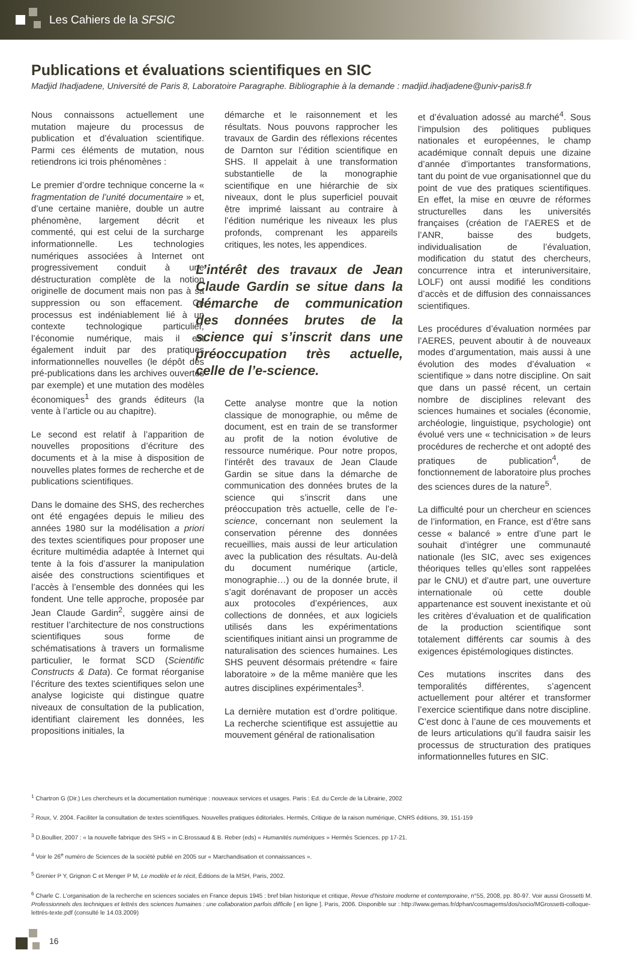Les Cahiers de la SFSIC
Publications et évaluations scientifiques en SIC
Madjid Ihadjadene, Université de Paris 8, Laboratoire Paragraphe. Bibliographie à la demande : madjid.ihadjadene@univ-paris8.fr
Nous connaissons actuellement une mutation majeure du processus de publication et d’évaluation scientifique. Parmi ces éléments de mutation, nous retiendrons ici trois phénomènes :
Le premier d’ordre technique concerne la « fragmentation de l’unité documentaire » et, d’une certaine manière, double un autre phénomène, largement décrit et commenté, qui est celui de la surcharge informationnelle. Les technologies numériques associées à Internet ont progressivement conduit à une déstructuration complète de la notion originelle de document mais non pas à sa suppression ou son effacement. Ce processus est indéniablement lié à un contexte technologique particulier, l’économie numérique, mais il est également induit par des pratiques informationnelles nouvelles (le dépôt des pré-publications dans les archives ouvertes par exemple) et une mutation des modèles économiques<sup>1</sup> des grands éditeurs (la vente à l’article ou au chapitre).
Le second est relatif à l’apparition de nouvelles propositions d’écriture des documents et à la mise à disposition de nouvelles plates formes de recherche et de publications scientifiques.
Dans le domaine des SHS, des recherches ont été engagées depuis le milieu des années 1980 sur la modélisation a priori des textes scientifiques pour proposer une écriture multimédia adaptée à Internet qui tente à la fois d’assurer la manipulation aisée des constructions scientifiques et l’accès à l’ensemble des données qui les fondent. Une telle approche, proposée par Jean Claude Gardin<sup>2</sup>, suggère ainsi de restituer l’architecture de nos constructions scientifiques sous forme de schématisations à travers un formalisme particulier, le format SCD (Scientific Constructs & Data). Ce format réorganise l’écriture des textes scientifiques selon une analyse logiciste qui distingue quatre niveaux de consultation de la publication, identifiant clairement les données, les propositions initiales, la
démarche et le raisonnement et les résultats. Nous pouvons rapprocher les travaux de Gardin des réflexions récentes de Darnton sur l’édition scientifique en SHS. Il appelait à une transformation substantielle de la monographie scientifique en une hiérarchie de six niveaux, dont le plus superficiel pouvait être imprimé laissant au contraire à l’édition numérique les niveaux les plus profonds, comprenant les appareils critiques, les notes, les appendices.
L’intérêt des travaux de Jean Claude Gardin se situe dans la démarche de communication des données brutes de la science qui s’inscrit dans une préoccupation très actuelle, celle de l’e-science.
Cette analyse montre que la notion classique de monographie, ou même de document, est en train de se transformer au profit de la notion évolutive de ressource numérique. Pour notre propos, l’intérêt des travaux de Jean Claude Gardin se situe dans la démarche de communication des données brutes de la science qui s’inscrit dans une préoccupation très actuelle, celle de l’e-science, concernant non seulement la conservation pérenne des données recueillies, mais aussi de leur articulation avec la publication des résultats. Au-delà du document numérique (article, monographie…) ou de la donnée brute, il s’agit dorénavant de proposer un accès aux protocoles d’expériences, aux collections de données, et aux logiciels utilisés dans les expérimentations scientifiques initiant ainsi un programme de naturalisation des sciences humaines. Les SHS peuvent désormais prétendre « faire laboratoire » de la même manière que les autres disciplines expérimentales<sup>3</sup>.
La dernière mutation est d’ordre politique. La recherche scientifique est assujettie au mouvement général de rationalisation
et d’évaluation adossé au marché<sup>4</sup>. Sous l’impulsion des politiques publiques nationales et européennes, le champ académique connaît depuis une dizaine d’année d’importantes transformations, tant du point de vue organisationnel que du point de vue des pratiques scientifiques. En effet, la mise en œuvre de réformes structurelles dans les universités françaises (création de l’AERES et de l’ANR, baisse des budgets, individualisation de l’évaluation, modification du statut des chercheurs, concurrence intra et interuniversitaire, LOLF) ont aussi modifié les conditions d’accès et de diffusion des connaissances scientifiques.
Les procédures d’évaluation normées par l’AERES, peuvent aboutir à de nouveaux modes d’argumentation, mais aussi à une évolution des modes d’évaluation « scientifique » dans notre discipline. On sait que dans un passé récent, un certain nombre de disciplines relevant des sciences humaines et sociales (économie, archéologie, linguistique, psychologie) ont évolué vers une « technicisation » de leurs procédures de recherche et ont adopté des pratiques de publication<sup>4</sup>, de fonctionnement de laboratoire plus proches des sciences dures de la nature<sup>5</sup>.
La difficulté pour un chercheur en sciences de l’information, en France, est d’être sans cesse « balancé » entre d’une part le souhait d’intégrer une communauté nationale (les SIC, avec ses exigences théoriques telles qu’elles sont rappelées par le CNU) et d’autre part, une ouverture internationale où cette double appartenance est souvent inexistante et où les critères d’évaluation et de qualification de la production scientifique sont totalement différents car soumis à des exigences épistémologiques distinctes.
Ces mutations inscrites dans des temporalités différentes, s’agencent actuellement pour altérer et transformer l’exercice scientifique dans notre discipline. C’est donc à l’aune de ces mouvements et de leurs articulations qu’il faudra saisir les processus de structuration des pratiques informationnelles futures en SIC.
<sup>1</sup> Chartron G (Dir.) Les chercheurs et la documentation numérique : nouveaux services et usages. Paris : Ed. du Cercle de la Librairie, 2002
<sup>2</sup> Roux, V. 2004. Faciliter la consultation de textes scientifiques. Nouvelles pratiques éditoriales. Hermès, Critique de la raison numérique, CNRS éditions, 39, 151-159
<sup>3</sup> D.Boullier, 2007 : « la nouvelle fabrique des SHS » in C.Brossaud & B. Reber (eds) « Humanités numériques » Hermès Sciences. pp 17-21.
<sup>4</sup> Voir le 26<sup>e</sup> numéro de Sciences de la société publié en 2005 sur « Marchandisation et connaissances ».
<sup>5</sup> Grenier P Y, Grignon C et Menger P M, Le modèle et le récit, Éditions de la MSH, Paris, 2002.
<sup>6</sup> Charle C. L’organisation de la recherche en sciences sociales en France depuis 1945 : bref bilan historique et critique, Revue d’histoire moderne et contemporaine, n°55, 2008, pp. 80-97. Voir aussi Grossetti M. Professionnels des techniques et lettrés des sciences humaines : une collaboration parfois difficile [ en ligne ]. Paris, 2006. Disponible sur : http://www.gemas.fr/dphan/cosmagems/dos/socio/MGrossetti-colloque-lettrés-texte.pdf (consulté le 14.03.2009)
16